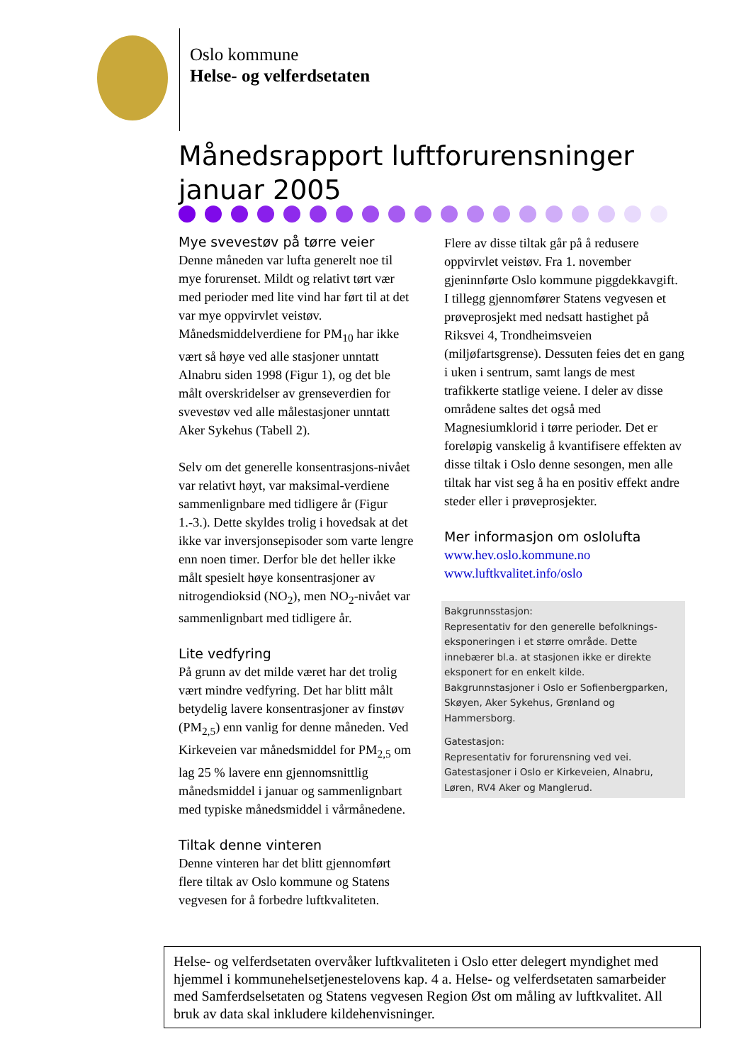Oslo kommune
Helse- og velferdsetaten
Månedsrapport luftforurensninger
januar 2005
Mye svevestøv på tørre veier
Denne måneden var lufta generelt noe til mye forurenset. Mildt og relativt tørt vær med perioder med lite vind har ført til at det var mye oppvirvlet veistøv. Månedsmiddelverdiene for PM<sub>10</sub> har ikke vært så høye ved alle stasjoner unntatt Alnabru siden 1998 (Figur 1), og det ble målt overskridelser av grenseverdien for svevestøv ved alle målestasjoner unntatt Aker Sykehus (Tabell 2).
Selv om det generelle konsentrasjons-nivået var relativt høyt, var maksimal-verdiene sammenlignbare med tidligere år (Figur 1.-3.). Dette skyldes trolig i hovedsak at det ikke var inversjonsepisoder som varte lengre enn noen timer. Derfor ble det heller ikke målt spesielt høye konsentrasjoner av nitrogendioksid (NO<sub>2</sub>), men NO<sub>2</sub>-nivået var sammenlignbart med tidligere år.
Lite vedfyring
På grunn av det milde været har det trolig vært mindre vedfyring. Det har blitt målt betydelig lavere konsentrasjoner av finstøv (PM<sub>2,5</sub>) enn vanlig for denne måneden. Ved Kirkeveien var månedsmiddel for PM<sub>2,5</sub> om lag 25 % lavere enn gjennomsnittlig månedsmiddel i januar og sammenlignbart med typiske månedsmiddel i vårmånedene.
Tiltak denne vinteren
Denne vinteren har det blitt gjennomført flere tiltak av Oslo kommune og Statens vegvesen for å forbedre luftkvaliteten.
Flere av disse tiltak går på å redusere oppvirvlet veistøv. Fra 1. november gjeninnførte Oslo kommune piggdekkavgift. I tillegg gjennomfører Statens vegvesen et prøveprosjekt med nedsatt hastighet på Riksvei 4, Trondheimsveien (miljøfartsgrense). Dessuten feies det en gang i uken i sentrum, samt langs de mest trafikkerte statlige veiene. I deler av disse områdene saltes det også med Magnesiumklorid i tørre perioder. Det er foreløpig vanskelig å kvantifisere effekten av disse tiltak i Oslo denne sesongen, men alle tiltak har vist seg å ha en positiv effekt andre steder eller i prøveprosjekter.
Mer informasjon om oslolufta
www.hev.oslo.kommune.no
www.luftkvalitet.info/oslo
Bakgrunnsstasjon:
Representativ for den generelle befolknings-eksponeringen i et større område. Dette innebærer bl.a. at stasjonen ikke er direkte eksponert for en enkelt kilde.
Bakgrunnstasjoner i Oslo er Sofienbergparken, Skøyen, Aker Sykehus, Grønland og Hammersborg.
Gatestasjon:
Representativ for forurensning ved vei.
Gatestasjoner i Oslo er Kirkeveien, Alnabru, Løren, RV4 Aker og Manglerud.
Helse- og velferdsetaten overvåker luftkvaliteten i Oslo etter delegert myndighet med hjemmel i kommunehelsetjenestelovens kap. 4 a. Helse- og velferdsetaten samarbeider med Samferdselsetaten og Statens vegvesen Region Øst om måling av luftkvalitet. All bruk av data skal inkludere kildehenvisninger.